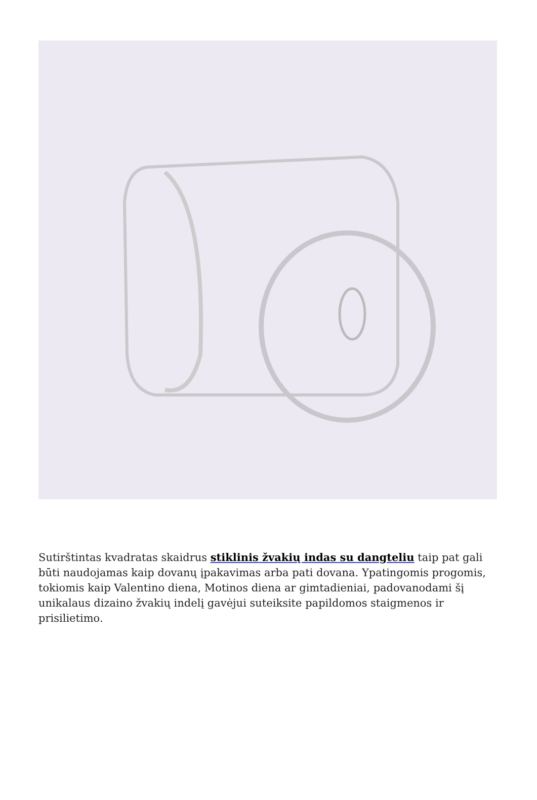Sutirštintas kvadratas skaidrus stiklinis žvakių indas su dangteliu taip pat gali būti naudojamas kaip dovanų įpakavimas arba pati dovana. Ypatingomis progomis, tokiomis kaip Valentino diena, Motinos diena ar gimtadieniai, padovanodami šį unikalaus dizaino žvakių indelį gavėjui suteiksite papildomos staigmenos ir prisilietimo.